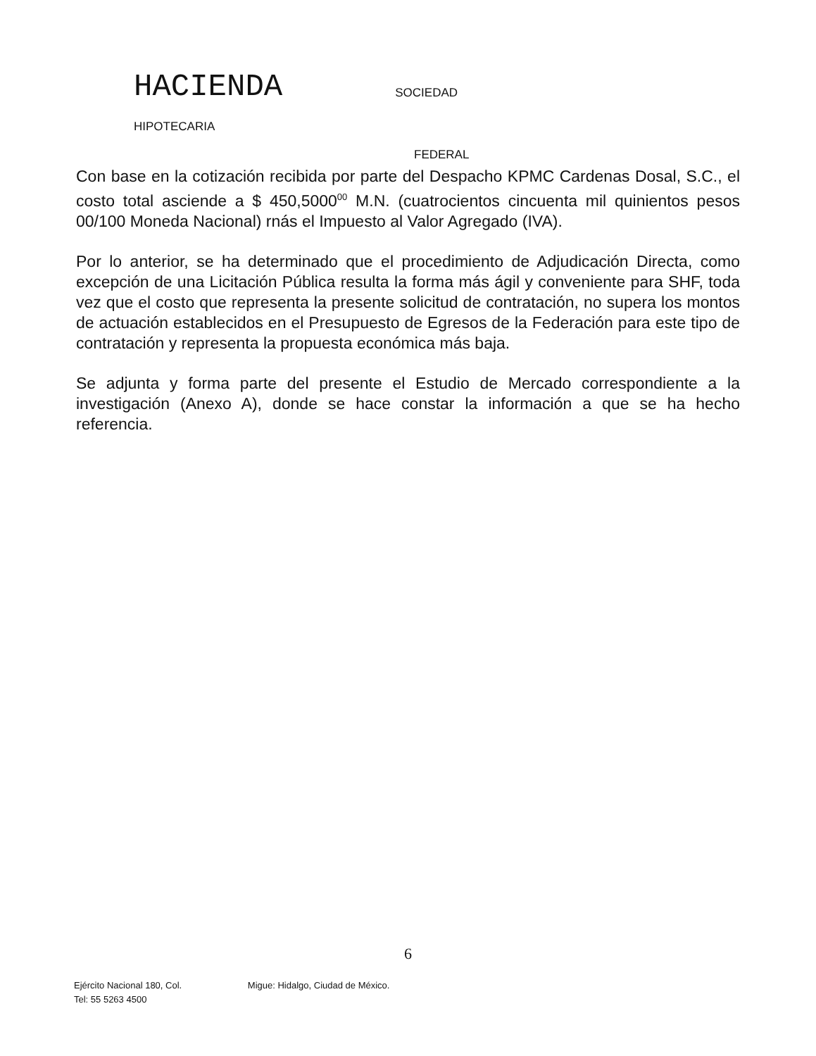HACIENDA SOCIEDAD
HIPOTECARIA
FEDERAL
Con base en la cotización recibida por parte del Despacho KPMC Cardenas Dosal, S.C., el costo total asciende a $ 450,5000<sup>00</sup> M.N. (cuatrocientos cincuenta mil quinientos pesos 00/100 Moneda Nacional) rnás el Impuesto al Valor Agregado (IVA).
Por lo anterior, se ha determinado que el procedimiento de Adjudicación Directa, como excepción de una Licitación Pública resulta la forma más ágil y conveniente para SHF, toda vez que el costo que representa la presente solicitud de contratación, no supera los montos de actuación establecidos en el Presupuesto de Egresos de la Federación para este tipo de contratación y representa la propuesta económica más baja.
Se adjunta y forma parte del presente el Estudio de Mercado correspondiente a la investigación (Anexo A), donde se hace constar la información a que se ha hecho referencia.
6
Ejército Nacional 180, Col. Migue: Hidalgo, Ciudad de México.
Tel: 55 5263 4500